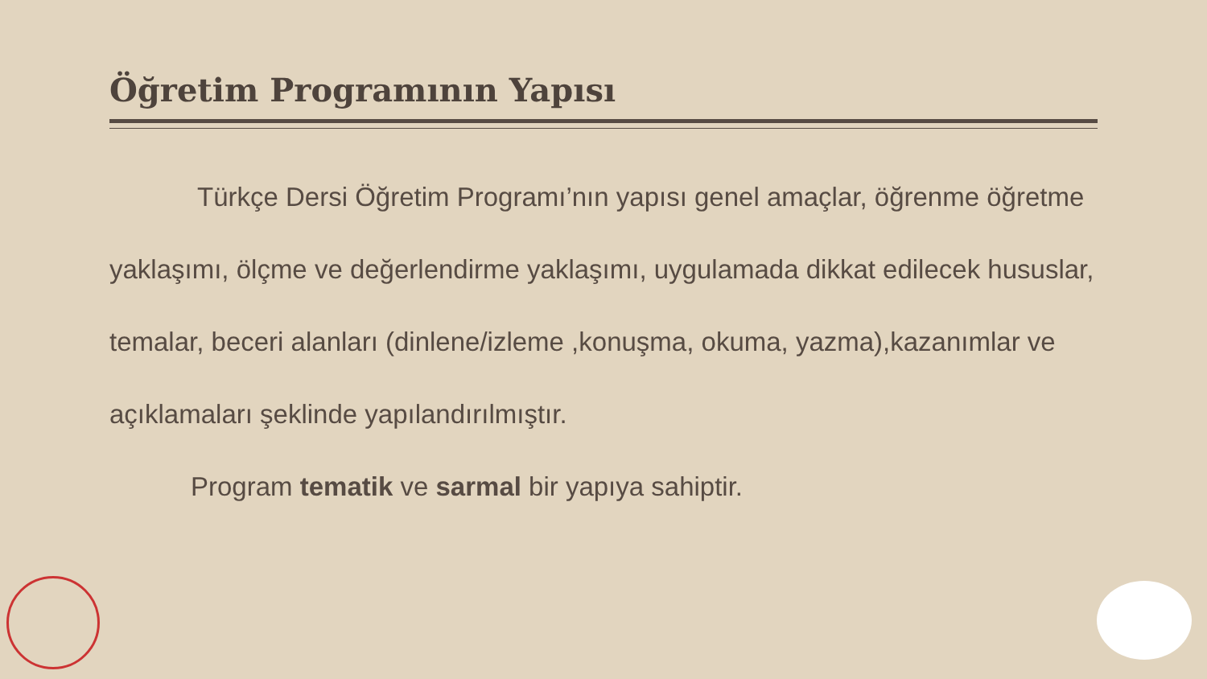Öğretim Programının Yapısı
Türkçe Dersi Öğretim Programı’nın yapısı genel amaçlar, öğrenme öğretme yaklaşımı, ölçme ve değerlendirme yaklaşımı, uygulamada dikkat edilecek hususlar, temalar, beceri alanları (dinlene/izleme ,konuşma, okuma, yazma),kazanımlar ve açıklamaları şeklinde yapılandırılmıştır.
Program tematik ve sarmal bir yapıya sahiptir.